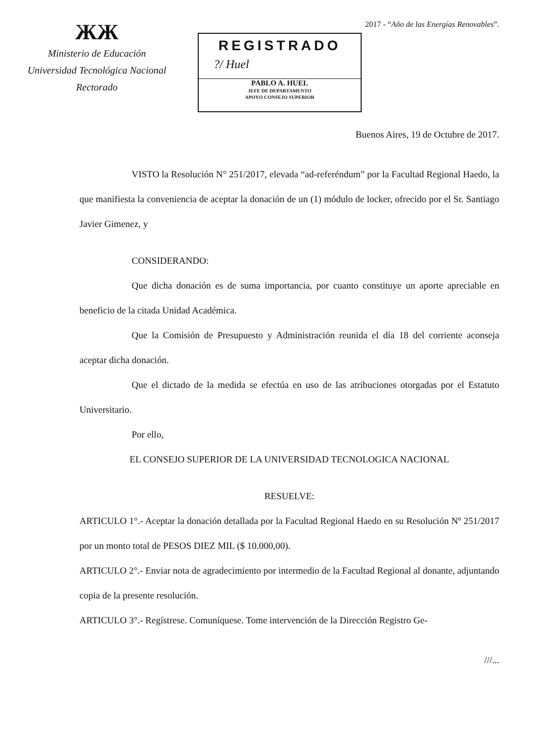ЖЖ
Ministerio de Educación
Universidad Tecnológica Nacional
Rectorado
REGISTRADO
?/ Huel
PABLO A. HUEL
JEFE DE DEPARTAMENTO
APOYO CONSEJO SUPERIOR
2017 - “Año de las Energías Renovables”.
Buenos Aires, 19 de Octubre de 2017.
VISTO la Resolución N° 251/2017, elevada “ad-referéndum” por la Facultad Regional Haedo, la que manifiesta la conveniencia de aceptar la donación de un (1) módulo de locker, ofrecido por el Sr. Santiago Javier Gimenez, y
CONSIDERANDO:
Que dicha donación es de suma importancia, por cuanto constituye un aporte apreciable en beneficio de la citada Unidad Académica.
Que la Comisión de Presupuesto y Administración reunida el día 18 del corriente aconseja aceptar dicha donación.
Que el dictado de la medida se efectúa en uso de las atribuciones otorgadas por el Estatuto Universitario.
Por ello,
EL CONSEJO SUPERIOR DE LA UNIVERSIDAD TECNOLOGICA NACIONAL
RESUELVE:
ARTICULO 1°.- Aceptar la donación detallada por la Facultad Regional Haedo en su Resolución Nº 251/2017 por un monto total de PESOS DIEZ MIL ($ 10.000,00).
ARTICULO 2°.- Enviar nota de agradecimiento por intermedio de la Facultad Regional al donante, adjuntando copia de la presente resolución.
ARTICULO 3°.- Regístrese. Comuníquese. Tome intervención de la Dirección Registro Ge-
///...